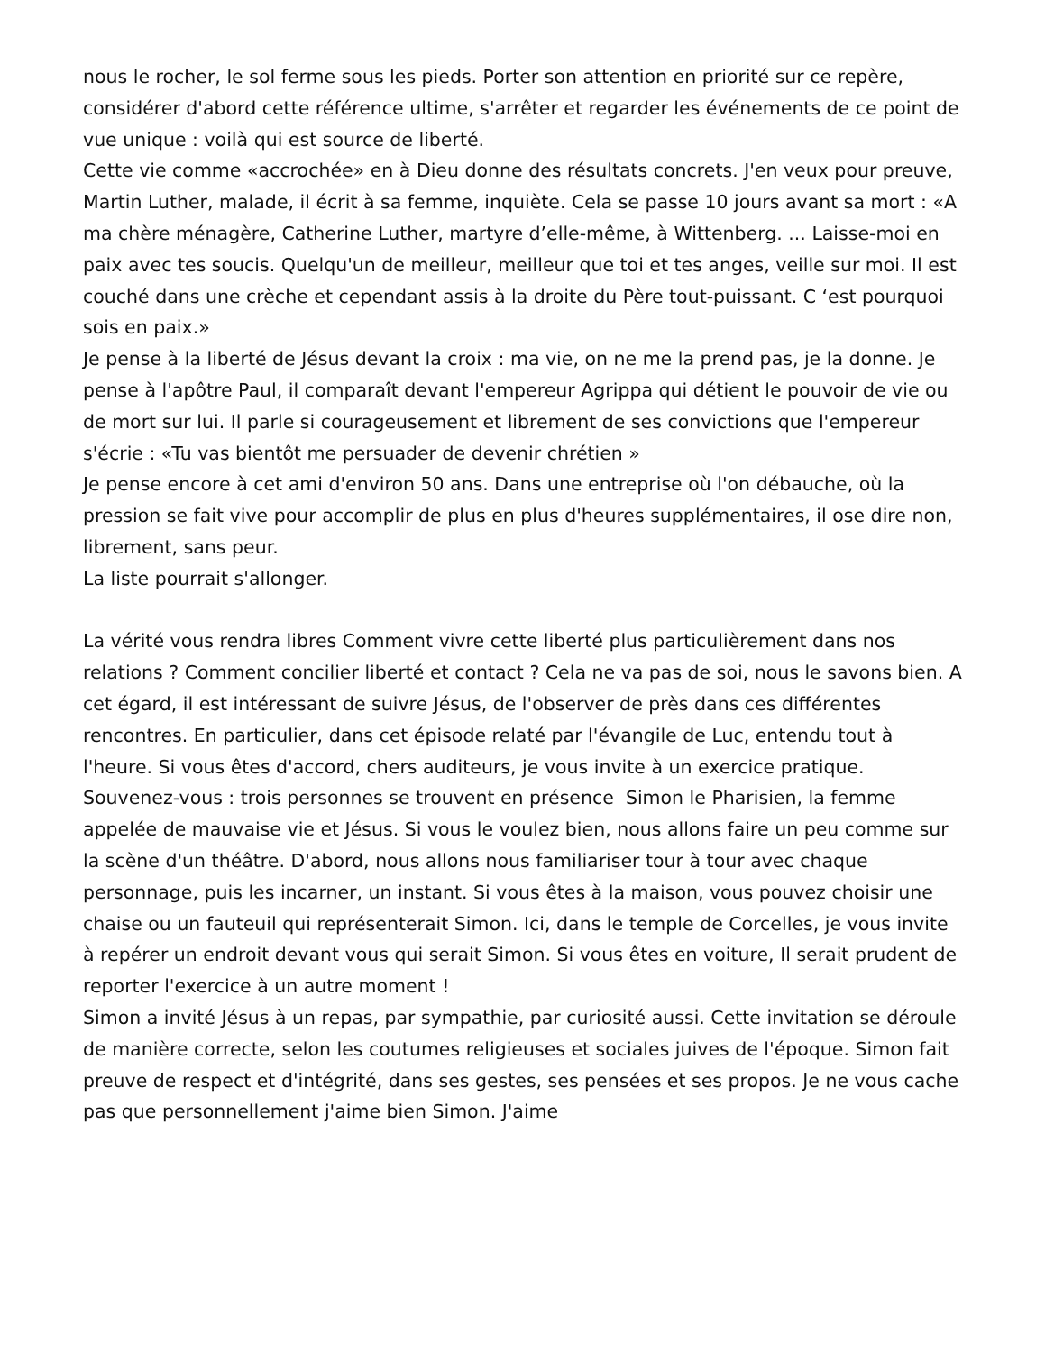nous le rocher, le sol ferme sous les pieds. Porter son attention en priorité sur ce repère, considérer d'abord cette référence ultime, s'arrêter et regarder les événements de ce point de vue unique : voilà qui est source de liberté.
Cette vie comme «accrochée» en à Dieu donne des résultats concrets. J'en veux pour preuve, Martin Luther, malade, il écrit à sa femme, inquiète. Cela se passe 10 jours avant sa mort : «A ma chère ménagère, Catherine Luther, martyre d’elle-même, à Wittenberg. ... Laisse-moi en paix avec tes soucis. Quelqu'un de meilleur, meilleur que toi et tes anges, veille sur moi. Il est couché dans une crèche et cependant assis à la droite du Père tout-puissant. C ‘est pourquoi sois en paix.»
Je pense à la liberté de Jésus devant la croix : ma vie, on ne me la prend pas, je la donne. Je pense à l'apôtre Paul, il comparaît devant l'empereur Agrippa qui détient le pouvoir de vie ou de mort sur lui. Il parle si courageusement et librement de ses convictions que l'empereur s'écrie : «Tu vas bientôt me persuader de devenir chrétien »
Je pense encore à cet ami d'environ 50 ans. Dans une entreprise où l'on débauche, où la pression se fait vive pour accomplir de plus en plus d'heures supplémentaires, il ose dire non, librement, sans peur.
La liste pourrait s'allonger.
La vérité vous rendra libres Comment vivre cette liberté plus particulièrement dans nos relations ? Comment concilier liberté et contact ? Cela ne va pas de soi, nous le savons bien. A cet égard, il est intéressant de suivre Jésus, de l'observer de près dans ces différentes rencontres. En particulier, dans cet épisode relaté par l'évangile de Luc, entendu tout à l'heure. Si vous êtes d'accord, chers auditeurs, je vous invite à un exercice pratique.
Souvenez-vous : trois personnes se trouvent en présence Simon le Pharisien, la femme appelée de mauvaise vie et Jésus. Si vous le voulez bien, nous allons faire un peu comme sur la scène d'un théâtre. D'abord, nous allons nous familiariser tour à tour avec chaque personnage, puis les incarner, un instant. Si vous êtes à la maison, vous pouvez choisir une chaise ou un fauteuil qui représenterait Simon. Ici, dans le temple de Corcelles, je vous invite à repérer un endroit devant vous qui serait Simon. Si vous êtes en voiture, Il serait prudent de reporter l'exercice à un autre moment !
Simon a invité Jésus à un repas, par sympathie, par curiosité aussi. Cette invitation se déroule de manière correcte, selon les coutumes religieuses et sociales juives de l'époque. Simon fait preuve de respect et d'intégrité, dans ses gestes, ses pensées et ses propos. Je ne vous cache pas que personnellement j'aime bien Simon. J'aime